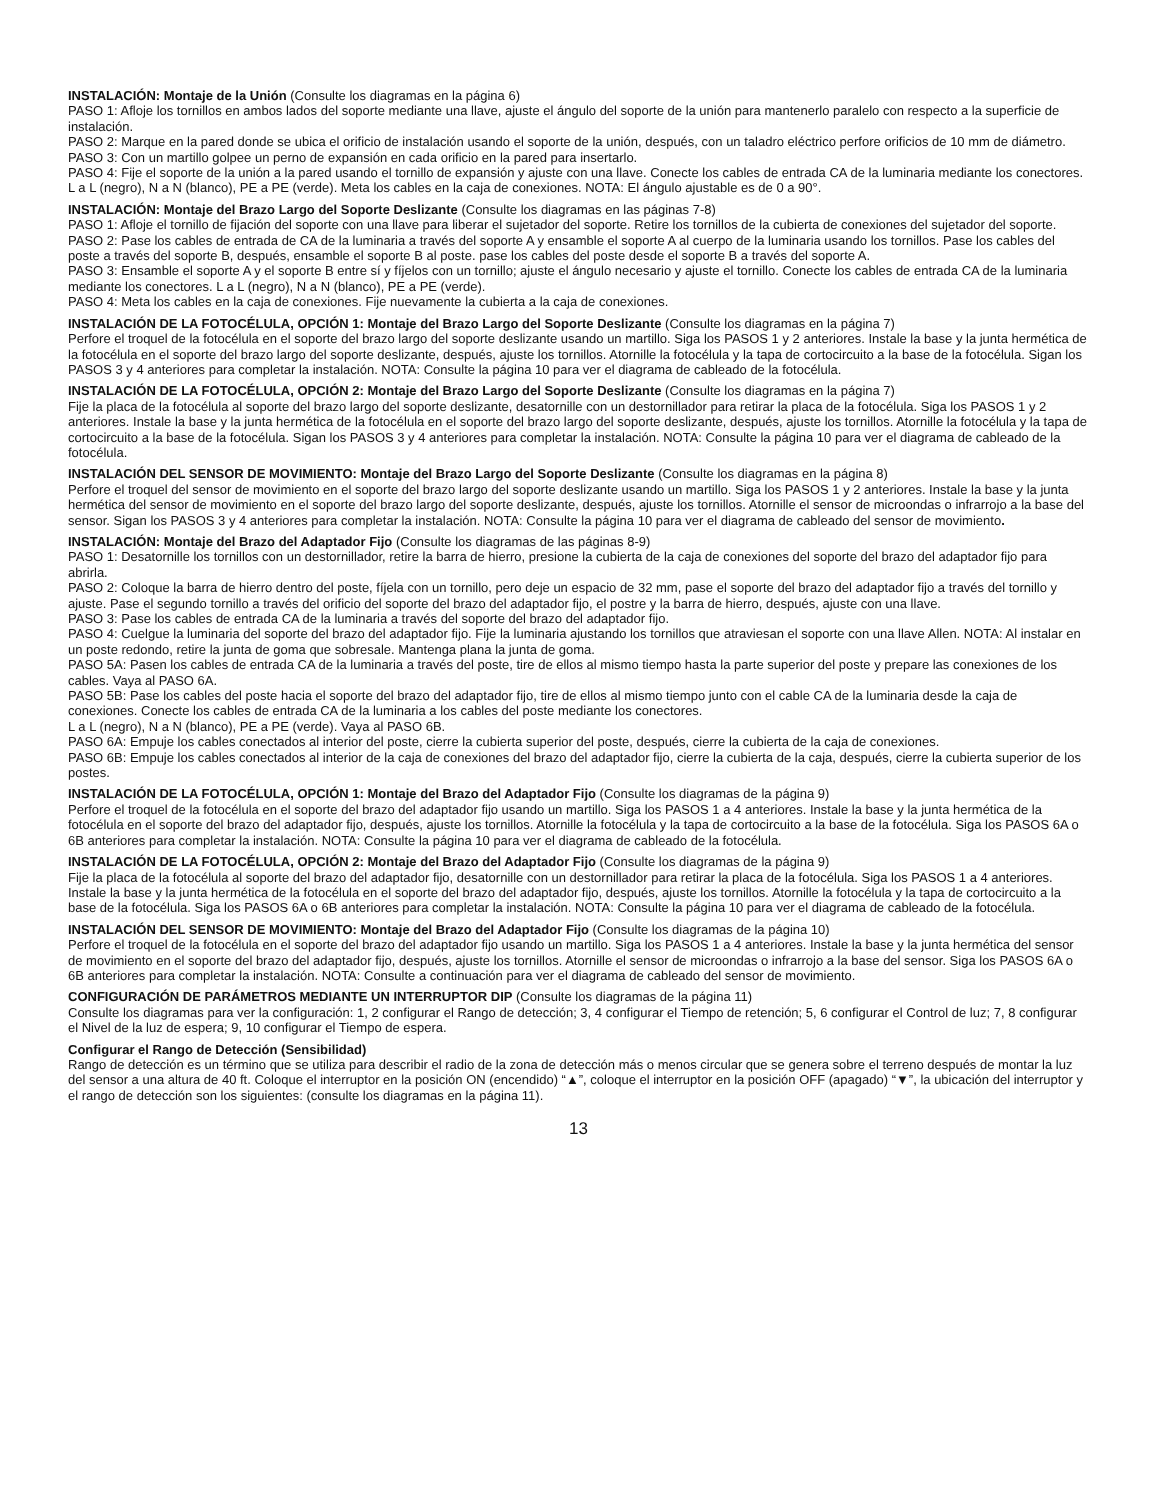INSTALACIÓN: Montaje de la Unión (Consulte los diagramas en la página 6)
PASO 1: Afloje los tornillos en ambos lados del soporte mediante una llave, ajuste el ángulo del soporte de la unión para mantenerlo paralelo con respecto a la superficie de instalación.
PASO 2: Marque en la pared donde se ubica el orificio de instalación usando el soporte de la unión, después, con un taladro eléctrico perfore orificios de 10 mm de diámetro.
PASO 3: Con un martillo golpee un perno de expansión en cada orificio en la pared para insertarlo.
PASO 4: Fije el soporte de la unión a la pared usando el tornillo de expansión y ajuste con una llave. Conecte los cables de entrada CA de la luminaria mediante los conectores. L a L (negro), N a N (blanco), PE a PE (verde). Meta los cables en la caja de conexiones. NOTA: El ángulo ajustable es de 0 a 90°.
INSTALACIÓN: Montaje del Brazo Largo del Soporte Deslizante (Consulte los diagramas en las páginas 7-8)
PASO 1: Afloje el tornillo de fijación del soporte con una llave para liberar el sujetador del soporte. Retire los tornillos de la cubierta de conexiones del sujetador del soporte.
PASO 2: Pase los cables de entrada de CA de la luminaria a través del soporte A y ensamble el soporte A al cuerpo de la luminaria usando los tornillos. Pase los cables del poste a través del soporte B, después, ensamble el soporte B al poste. pase los cables del poste desde el soporte B a través del soporte A.
PASO 3: Ensamble el soporte A y el soporte B entre sí y fíjelos con un tornillo; ajuste el ángulo necesario y ajuste el tornillo. Conecte los cables de entrada CA de la luminaria mediante los conectores. L a L (negro), N a N (blanco), PE a PE (verde).
PASO 4: Meta los cables en la caja de conexiones. Fije nuevamente la cubierta a la caja de conexiones.
INSTALACIÓN DE LA FOTOCÉLULA, OPCIÓN 1: Montaje del Brazo Largo del Soporte Deslizante (Consulte los diagramas en la página 7)
Perfore el troquel de la fotocélula en el soporte del brazo largo del soporte deslizante usando un martillo. Siga los PASOS 1 y 2 anteriores. Instale la base y la junta hermética de la fotocélula en el soporte del brazo largo del soporte deslizante, después, ajuste los tornillos. Atornille la fotocélula y la tapa de cortocircuito a la base de la fotocélula. Sigan los PASOS 3 y 4 anteriores para completar la instalación. NOTA: Consulte la página 10 para ver el diagrama de cableado de la fotocélula.
INSTALACIÓN DE LA FOTOCÉLULA, OPCIÓN 2: Montaje del Brazo Largo del Soporte Deslizante (Consulte los diagramas en la página 7)
Fije la placa de la fotocélula al soporte del brazo largo del soporte deslizante, desatornille con un destornillador para retirar la placa de la fotocélula. Siga los PASOS 1 y 2 anteriores. Instale la base y la junta hermética de la fotocélula en el soporte del brazo largo del soporte deslizante, después, ajuste los tornillos. Atornille la fotocélula y la tapa de cortocircuito a la base de la fotocélula. Sigan los PASOS 3 y 4 anteriores para completar la instalación. NOTA: Consulte la página 10 para ver el diagrama de cableado de la fotocélula.
INSTALACIÓN DEL SENSOR DE MOVIMIENTO: Montaje del Brazo Largo del Soporte Deslizante (Consulte los diagramas en la página 8)
Perfore el troquel del sensor de movimiento en el soporte del brazo largo del soporte deslizante usando un martillo. Siga los PASOS 1 y 2 anteriores. Instale la base y la junta hermética del sensor de movimiento en el soporte del brazo largo del soporte deslizante, después, ajuste los tornillos. Atornille el sensor de microondas o infrarrojo a la base del sensor. Sigan los PASOS 3 y 4 anteriores para completar la instalación. NOTA: Consulte la página 10 para ver el diagrama de cableado del sensor de movimiento.
INSTALACIÓN: Montaje del Brazo del Adaptador Fijo (Consulte los diagramas de las páginas 8-9)
PASO 1: Desatornille los tornillos con un destornillador, retire la barra de hierro, presione la cubierta de la caja de conexiones del soporte del brazo del adaptador fijo para abrirla.
PASO 2: Coloque la barra de hierro dentro del poste, fíjela con un tornillo, pero deje un espacio de 32 mm, pase el soporte del brazo del adaptador fijo a través del tornillo y ajuste. Pase el segundo tornillo a través del orificio del soporte del brazo del adaptador fijo, el postre y la barra de hierro, después, ajuste con una llave.
PASO 3: Pase los cables de entrada CA de la luminaria a través del soporte del brazo del adaptador fijo.
PASO 4: Cuelgue la luminaria del soporte del brazo del adaptador fijo. Fije la luminaria ajustando los tornillos que atraviesan el soporte con una llave Allen. NOTA: Al instalar en un poste redondo, retire la junta de goma que sobresale. Mantenga plana la junta de goma.
PASO 5A: Pasen los cables de entrada CA de la luminaria a través del poste, tire de ellos al mismo tiempo hasta la parte superior del poste y prepare las conexiones de los cables. Vaya al PASO 6A.
PASO 5B: Pase los cables del poste hacia el soporte del brazo del adaptador fijo, tire de ellos al mismo tiempo junto con el cable CA de la luminaria desde la caja de conexiones. Conecte los cables de entrada CA de la luminaria a los cables del poste mediante los conectores.
L a L (negro), N a N (blanco), PE a PE (verde). Vaya al PASO 6B.
PASO 6A: Empuje los cables conectados al interior del poste, cierre la cubierta superior del poste, después, cierre la cubierta de la caja de conexiones.
PASO 6B: Empuje los cables conectados al interior de la caja de conexiones del brazo del adaptador fijo, cierre la cubierta de la caja, después, cierre la cubierta superior de los postes.
INSTALACIÓN DE LA FOTOCÉLULA, OPCIÓN 1: Montaje del Brazo del Adaptador Fijo (Consulte los diagramas de la página 9)
Perfore el troquel de la fotocélula en el soporte del brazo del adaptador fijo usando un martillo. Siga los PASOS 1 a 4 anteriores. Instale la base y la junta hermética de la fotocélula en el soporte del brazo del adaptador fijo, después, ajuste los tornillos. Atornille la fotocélula y la tapa de cortocircuito a la base de la fotocélula. Siga los PASOS 6A o 6B anteriores para completar la instalación. NOTA: Consulte la página 10 para ver el diagrama de cableado de la fotocélula.
INSTALACIÓN DE LA FOTOCÉLULA, OPCIÓN 2: Montaje del Brazo del Adaptador Fijo (Consulte los diagramas de la página 9)
Fije la placa de la fotocélula al soporte del brazo del adaptador fijo, desatornille con un destornillador para retirar la placa de la fotocélula. Siga los PASOS 1 a 4 anteriores. Instale la base y la junta hermética de la fotocélula en el soporte del brazo del adaptador fijo, después, ajuste los tornillos. Atornille la fotocélula y la tapa de cortocircuito a la base de la fotocélula. Siga los PASOS 6A o 6B anteriores para completar la instalación. NOTA: Consulte la página 10 para ver el diagrama de cableado de la fotocélula.
INSTALACIÓN DEL SENSOR DE MOVIMIENTO: Montaje del Brazo del Adaptador Fijo (Consulte los diagramas de la página 10)
Perfore el troquel de la fotocélula en el soporte del brazo del adaptador fijo usando un martillo. Siga los PASOS 1 a 4 anteriores. Instale la base y la junta hermética del sensor de movimiento en el soporte del brazo del adaptador fijo, después, ajuste los tornillos. Atornille el sensor de microondas o infrarrojo a la base del sensor. Siga los PASOS 6A o 6B anteriores para completar la instalación. NOTA: Consulte a continuación para ver el diagrama de cableado del sensor de movimiento.
CONFIGURACIÓN DE PARÁMETROS MEDIANTE UN INTERRUPTOR DIP (Consulte los diagramas de la página 11)
Consulte los diagramas para ver la configuración: 1, 2 configurar el Rango de detección; 3, 4 configurar el Tiempo de retención; 5, 6 configurar el Control de luz; 7, 8 configurar el Nivel de la luz de espera; 9, 10 configurar el Tiempo de espera.
Configurar el Rango de Detección (Sensibilidad)
Rango de detección es un término que se utiliza para describir el radio de la zona de detección más o menos circular que se genera sobre el terreno después de montar la luz del sensor a una altura de 40 ft. Coloque el interruptor en la posición ON (encendido) “▲”, coloque el interruptor en la posición OFF (apagado) “▼”, la ubicación del interruptor y el rango de detección son los siguientes: (consulte los diagramas en la página 11).
13